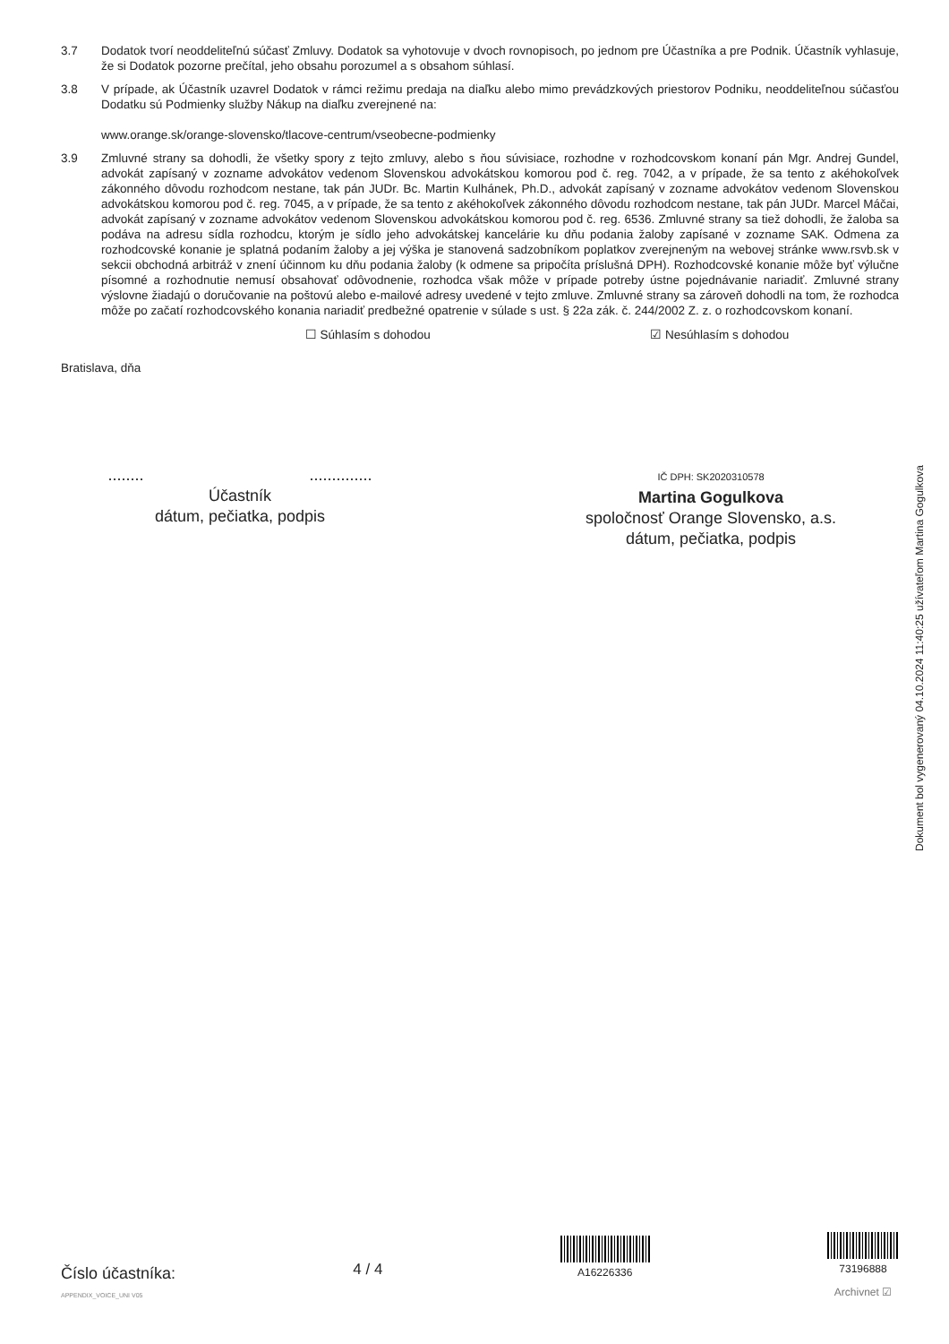3.7 Dodatok tvorí neoddeliteľnú súčasť Zmluvy. Dodatok sa vyhotovuje v dvoch rovnopisoch, po jednom pre Účastníka a pre Podnik. Účastník vyhlasuje, že si Dodatok pozorne prečítal, jeho obsahu porozumel a s obsahom súhlasí.
3.8 V prípade, ak Účastník uzavrel Dodatok v rámci režimu predaja na diaľku alebo mimo prevádzkových priestorov Podniku, neoddeliteľnou súčasťou Dodatku sú Podmienky služby Nákup na diaľku zverejnené na:
www.orange.sk/orange-slovensko/tlacove-centrum/vseobecne-podmienky
3.9 Zmluvné strany sa dohodli, že všetky spory z tejto zmluvy, alebo s ňou súvisiace, rozhodne v rozhodcovskom konaní pán Mgr. Andrej Gundel, advokát zapísaný v zozname advokátov vedenom Slovenskou advokátskou komorou pod č. reg. 7042, a v prípade, že sa tento z akéhokoľvek zákonného dôvodu rozhodcom nestane, tak pán JUDr. Bc. Martin Kulhánek, Ph.D., advokát zapísaný v zozname advokátov vedenom Slovenskou advokátskou komorou pod č. reg. 7045, a v prípade, že sa tento z akéhokoľvek zákonného dôvodu rozhodcom nestane, tak pán JUDr. Marcel Máčai, advokát zapísaný v zozname advokátov vedenom Slovenskou advokátskou komorou pod č. reg. 6536. Zmluvné strany sa tiež dohodli, že žaloba sa podáva na adresu sídla rozhodcu, ktorým je sídlo jeho advokátskej kancelárie ku dňu podania žaloby zapísané v zozname SAK. Odmena za rozhodcovské konanie je splatná podaním žaloby a jej výška je stanovená sadzobníkom poplatkov zverejneným na webovej stránke www.rsvb.sk v sekcii obchodná arbitráž v znení účinnom ku dňu podania žaloby (k odmene sa pripočíta príslušná DPH). Rozhodcovské konanie môže byť výlučne písomné a rozhodnutie nemusí obsahovať odôvodnenie, rozhodca však môže v prípade potreby ústne pojednávanie nariadiť. Zmluvné strany výslovne žiadajú o doručovanie na poštovú alebo e-mailové adresy uvedené v tejto zmluve. Zmluvné strany sa zároveň dohodli na tom, že rozhodca môže po začatí rozhodcovského konania nariadiť predbežné opatrenie v súlade s ust. § 22a zák. č. 244/2002 Z. z. o rozhodcovskom konaní.
☐ Súhlasím s dohodou ☑ Nesúhlasím s dohodou
Bratislava, dňa
........ ..............
Účastník
dátum, pečiatka, podpis
IČ DPH: SK2020310578
Martina Gogulkova
spoločnosť Orange Slovensko, a.s.
dátum, pečiatka, podpis
Dokument bol vygenerovaný 04.10.2024 11:40:25 užívateľom Martina Gogulkova
Číslo účastníka:
APPENDIX_VOICE_UNI V05
4 / 4
A16226336
73196888
Archivnet ☑